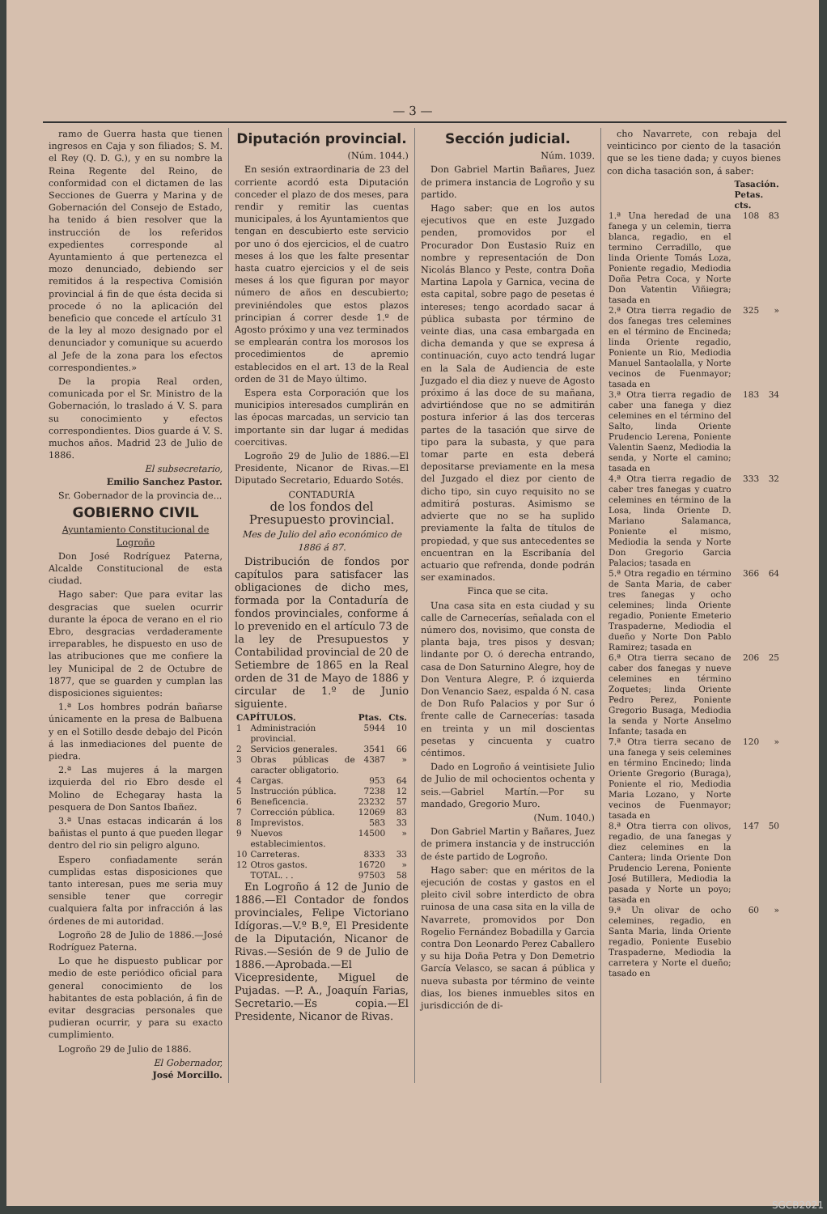— 3 —
ramo de Guerra hasta que tienen ingresos en Caja y son filiados; S. M. el Rey (Q. D. G.), y en su nombre la Reina Regente del Reino, de conformidad con el dictamen de las Secciones de Guerra y Marina y de Gobernación del Consejo de Estado, ha tenido á bien resolver que la instrucción de los referidos expedientes corresponde al Ayuntamiento á que pertenezca el mozo denunciado, debiendo ser remitidos á la respectiva Comisión provincial á fin de que ésta decida si procede ó no la aplicación del beneficio que concede el artículo 31 de la ley al mozo designado por el denunciador y comunique su acuerdo al Jefe de la zona para los efectos correspondientes.»
De la propia Real orden, comunicada por el Sr. Ministro de la Gobernación, lo traslado á V. S. para su conocimiento y efectos correspondientes. Dios guarde á V. S. muchos años. Madrid 23 de Julio de 1886.
El subsecretario,
Emilio Sanchez Pastor.
Sr. Gobernador de la provincia de...
GOBIERNO CIVIL
Ayuntamiento Constitucional de Logroño
Don José Rodríguez Paterna, Alcalde Constitucional de esta ciudad.
Hago saber: Que para evitar las desgracias que suelen ocurrir durante la época de verano en el rio Ebro, desgracias verdaderamente irreparables, he dispuesto en uso de las atribuciones que me confiere la ley Municipal de 2 de Octubre de 1877, que se guarden y cumplan las disposiciones siguientes:
1.ª Los hombres podrán bañarse únicamente en la presa de Balbuena y en el Sotillo desde debajo del Picón á las inmediaciones del puente de piedra.
2.ª Las mujeres á la margen izquierda del rio Ebro desde el Molino de Echegaray hasta la pesquera de Don Santos Ibañez.
3.ª Unas estacas indicarán á los bañistas el punto á que pueden llegar dentro del rio sin peligro alguno.
Espero confiadamente serán cumplidas estas disposiciones que tanto interesan, pues me seria muy sensible tener que corregir cualquiera falta por infracción á las órdenes de mi autoridad.
Logroño 28 de Julio de 1886.—José Rodríguez Paterna.
Lo que he dispuesto publicar por medio de este periódico oficial para general conocimiento de los habitantes de esta población, á fin de evitar desgracias personales que pudieran ocurrir, y para su exacto cumplimiento.
Logroño 29 de Julio de 1886.
El Gobernador,
José Morcillo.
Diputación provincial.
(Núm. 1044.)
En sesión extraordinaria de 23 del corriente acordó esta Diputación conceder el plazo de dos meses, para rendir y remitir las cuentas municipales, á los Ayuntamientos que tengan en descubierto este servicio por uno ó dos ejercicios, el de cuatro meses á los que les falte presentar hasta cuatro ejercicios y el de seis meses á los que figuran por mayor número de años en descubierto; previniéndoles que estos plazos principian á correr desde 1.º de Agosto próximo y una vez terminados se emplearán contra los morosos los procedimientos de apremio establecidos en el art. 13 de la Real orden de 31 de Mayo último.
Espera esta Corporación que los municipios interesados cumplirán en las épocas marcadas, un servicio tan importante sin dar lugar á medidas coercitivas.
Logroño 29 de Julio de 1886.—El Presidente, Nicanor de Rivas.—El Diputado Secretario, Eduardo Sotés.
CONTADURÍA
de los fondos del Presupuesto provincial.
Mes de Julio del año económico de 1886 á 87.
Distribución de fondos por capítulos para satisfacer las obligaciones de dicho mes, formada por la Contaduría de fondos provinciales, conforme á lo prevenido en el artículo 73 de la ley de Presupuestos y Contabilidad provincial de 20 de Setiembre de 1865 en la Real orden de 31 de Mayo de 1886 y circular de 1.º de Junio siguiente.
| CAPÍTULOS. | | Ptas. | Cts. |
| --- | --- | --- | --- |
| 1 | Administración provincial. | 5944 | 10 |
| 2 | Servicios generales. | 3541 | 66 |
| 3 | Obras públicas de caracter obligatorio. | 4387 | » |
| 4 | Cargas. | 953 | 64 |
| 5 | Instrucción pública. | 7238 | 12 |
| 6 | Beneficencia. | 23232 | 57 |
| 7 | Corrección pública. | 12069 | 83 |
| 8 | Imprevistos. | 583 | 33 |
| 9 | Nuevos establecimientos. | 14500 | » |
| 10 | Carreteras. | 8333 | 33 |
| 12 | Otros gastos. | 16720 | » |
| | TOTAL. . . | 97503 | 58 |
En Logroño á 12 de Junio de 1886.—El Contador de fondos provinciales, Felipe Victoriano Idígoras.—V.º B.º, El Presidente de la Diputación, Nicanor de Rivas.—Sesión de 9 de Julio de 1886.—Aprobada.—El Vicepresidente, Miguel de Pujadas. —P. A., Joaquín Farias, Secretario.—Es copia.—El Presidente, Nicanor de Rivas.
Sección judicial.
Núm. 1039.
Don Gabriel Martin Bañares, Juez de primera instancia de Logroño y su partido.
Hago saber: que en los autos ejecutivos que en este Juzgado penden, promovidos por el Procurador Don Eustasio Ruiz en nombre y representación de Don Nicolás Blanco y Peste, contra Doña Martina Lapola y Garnica, vecina de esta capital, sobre pago de pesetas é intereses; tengo acordado sacar á pública subasta por término de veinte dias, una casa embargada en dicha demanda y que se expresa á continuación, cuyo acto tendrá lugar en la Sala de Audiencia de este Juzgado el dia diez y nueve de Agosto próximo á las doce de su mañana, advirtiéndose que no se admitirán postura inferior á las dos terceras partes de la tasación que sirve de tipo para la subasta, y que para tomar parte en esta deberá depositarse previamente en la mesa del Juzgado el diez por ciento de dicho tipo, sin cuyo requisito no se admitirá posturas. Asimismo se advierte que no se ha suplido previamente la falta de títulos de propiedad, y que sus antecedentes se encuentran en la Escribanía del actuario que refrenda, donde podrán ser examinados.
Finca que se cita.
Una casa sita en esta ciudad y su calle de Carnecerías, señalada con el número dos, novisimo, que consta de planta baja, tres pisos y desvan; lindante por O. ó derecha entrando, casa de Don Saturnino Alegre, hoy de Don Ventura Alegre, P. ó izquierda Don Venancio Saez, espalda ó N. casa de Don Rufo Palacios y por Sur ó frente calle de Carnecerías: tasada en treinta y un mil doscientas pesetas y cincuenta y cuatro céntimos.
Dado en Logroño á veintisiete Julio de Julio de mil ochocientos ochenta y seis.—Gabriel Martín.—Por su mandado, Gregorio Muro.
(Num. 1040.)
Don Gabriel Martin y Bañares, Juez de primera instancia y de instrucción de éste partido de Logroño.
Hago saber: que en méritos de la ejecución de costas y gastos en el pleito civil sobre interdicto de obra ruinosa de una casa sita en la villa de Navarrete, promovidos por Don Rogelio Fernández Bobadilla y Garcia contra Don Leonardo Perez Caballero y su hija Doña Petra y Don Demetrio García Velasco, se sacan á pública y nueva subasta por término de veinte dias, los bienes inmuebles sitos en jurisdicción de di-
cho Navarrete, con rebaja del veinticinco por ciento de la tasación que se les tiene dada; y cuyos bienes con dicha tasación son, á saber:
| | Tasación. Petas. cts. | |
| --- | --- | --- |
| 1.ª Una heredad de una fanega y un celemin, tierra blanca, regadio, en el termino Cerradillo, que linda Oriente Tomás Loza, Poniente regadio, Mediodia Doña Petra Coca, y Norte Don Vatentin Viñiegra; tasada en | 108 | 83 |
| 2.ª Otra tierra regadio de dos fanegas tres celemines en el término de Encineda; linda Oriente regadio, Poniente un Rio, Mediodia Manuel Santaolalla, y Norte vecinos de Fuenmayor; tasada en | 325 | » |
| 3.ª Otra tierra regadio de caber una fanega y diez celemines en el término del Salto, linda Oriente Prudencio Lerena, Poniente Valentin Saenz, Mediodia la senda, y Norte el camino; tasada en | 183 | 34 |
| 4.ª Otra tierra regadio de caber tres fanegas y cuatro celemines en término de la Losa, linda Oriente D. Mariano Salamanca, Poniente el mismo, Mediodia la senda y Norte Don Gregorio Garcia Palacios; tasada en | 333 | 32 |
| 5.ª Otra regadio en término de Santa Maria, de caber tres fanegas y ocho celemines; linda Oriente regadio, Poniente Emeterio Traspaderne, Mediodia el dueño y Norte Don Pablo Ramirez; tasada en | 366 | 64 |
| 6.ª Otra tierra secano de caber dos fanegas y nueve celemines en término Zoquetes; linda Oriente Pedro Perez, Poniente Gregorio Busaga, Mediodia la senda y Norte Anselmo Infante; tasada en | 206 | 25 |
| 7.ª Otra tierra secano de una fanega y seis celemines en término Encinedo; linda Oriente Gregorio (Buraga), Poniente el rio, Mediodia Maria Lozano, y Norte vecinos de Fuenmayor; tasada en | 120 | » |
| 8.ª Otra tierra con olivos, regadio, de una fanegas y diez celemines en la Cantera; linda Oriente Don Prudencio Lerena, Poniente José Butillera, Mediodia la pasada y Norte un poyo; tasada en | 147 | 50 |
| 9.ª Un olivar de ocho celemines, regadio, en Santa Maria, linda Oriente regadio, Poniente Eusebio Traspaderne, Mediodia la carretera y Norte el dueño; tasado en | 60 | » |
SGCB2021